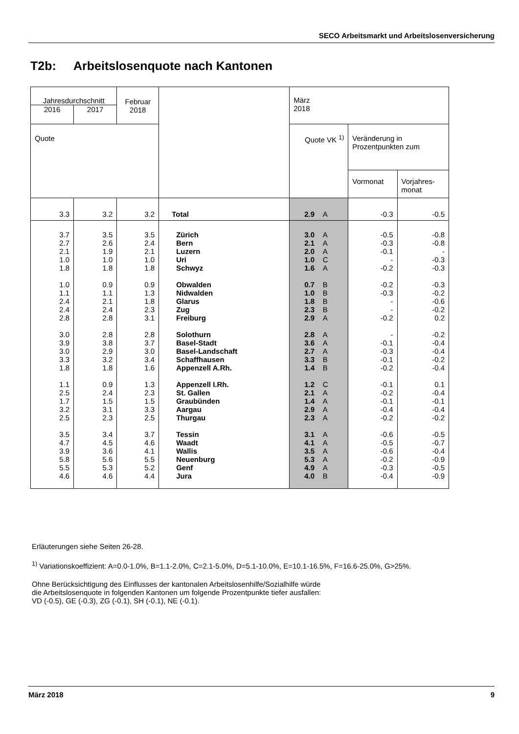SECO Arbeitsmarkt und Arbeitslosenversicherung
T2b: Arbeitslosenquote nach Kantonen
| Jahresdurchschnitt | | Februar 2018 | | März 2018 | | |
| --- | --- | --- | --- | --- | --- | --- |
| 2016 | 2017 | | | | | |
| Quote | | | | Quote VK <sup>1)</sup> | Veränderung in Prozentpunkten zum | |
| | | | | | Vormonat | Vorjahres- monat |
| 3.3 | 3.2 | 3.2 | Total | 2.9 A | -0.3 | -0.5 |
| 3.7 2.7 2.1 1.0 1.8 1.0 1.1 2.4 2.4 2.8 3.0 3.9 3.0 3.3 1.8 1.1 2.5 1.7 3.2 2.5 3.5 4.7 3.9 5.8 5.5 4.6 | 3.5 2.6 1.9 1.0 1.8 0.9 1.1 2.1 2.4 2.8 2.8 3.8 2.9 3.2 1.8 0.9 2.4 1.5 3.1 2.3 3.4 4.5 3.6 5.6 5.3 4.6 | 3.5 2.4 2.1 1.0 1.8 0.9 1.3 1.8 2.3 3.1 2.8 3.7 3.0 3.4 1.6 1.3 2.3 1.5 3.3 2.5 3.7 4.6 4.1 5.5 5.2 4.4 | Zürich Bern Luzern Uri Schwyz Obwalden Nidwalden Glarus Zug Freiburg Solothurn Basel-Stadt Basel-Landschaft Schaffhausen Appenzell A.Rh. Appenzell I.Rh. St. Gallen Graubünden Aargau Thurgau Tessin Waadt Wallis Neuenburg Genf Jura | 3.0 A 2.1 A 2.0 A 1.0 C 1.6 A 0.7 B 1.0 B 1.8 B 2.3 B 2.9 A 2.8 A 3.6 A 2.7 A 3.3 B 1.4 B 1.2 C 2.1 A 1.4 A 2.9 A 2.3 A 3.1 A 4.1 A 3.5 A 5.3 A 4.9 A 4.0 B | -0.5 -0.3 -0.1 - -0.2 -0.2 -0.3 - - -0.2 - -0.1 -0.3 -0.1 -0.2 -0.1 -0.2 -0.1 -0.4 -0.2 -0.6 -0.5 -0.6 -0.2 -0.3 -0.4 | -0.8 -0.8 - -0.3 -0.3 -0.3 -0.2 -0.6 -0.2 0.2 -0.2 -0.4 -0.4 -0.2 -0.4 0.1 -0.4 -0.1 -0.4 -0.2 -0.5 -0.7 -0.4 -0.9 -0.5 -0.9 |
Erläuterungen siehe Seiten 26-28.
<sup>1)</sup> Variationskoeffizient: A=0.0-1.0%, B=1.1-2.0%, C=2.1-5.0%, D=5.1-10.0%, E=10.1-16.5%, F=16.6-25.0%, G>25%.
Ohne Berücksichtigung des Einflusses der kantonalen Arbeitslosenhilfe/Sozialhilfe würde
die Arbeitslosenquote in folgenden Kantonen um folgende Prozentpunkte tiefer ausfallen:
VD (-0.5), GE (-0.3), ZG (-0.1), SH (-0.1), NE (-0.1).
März 2018 9